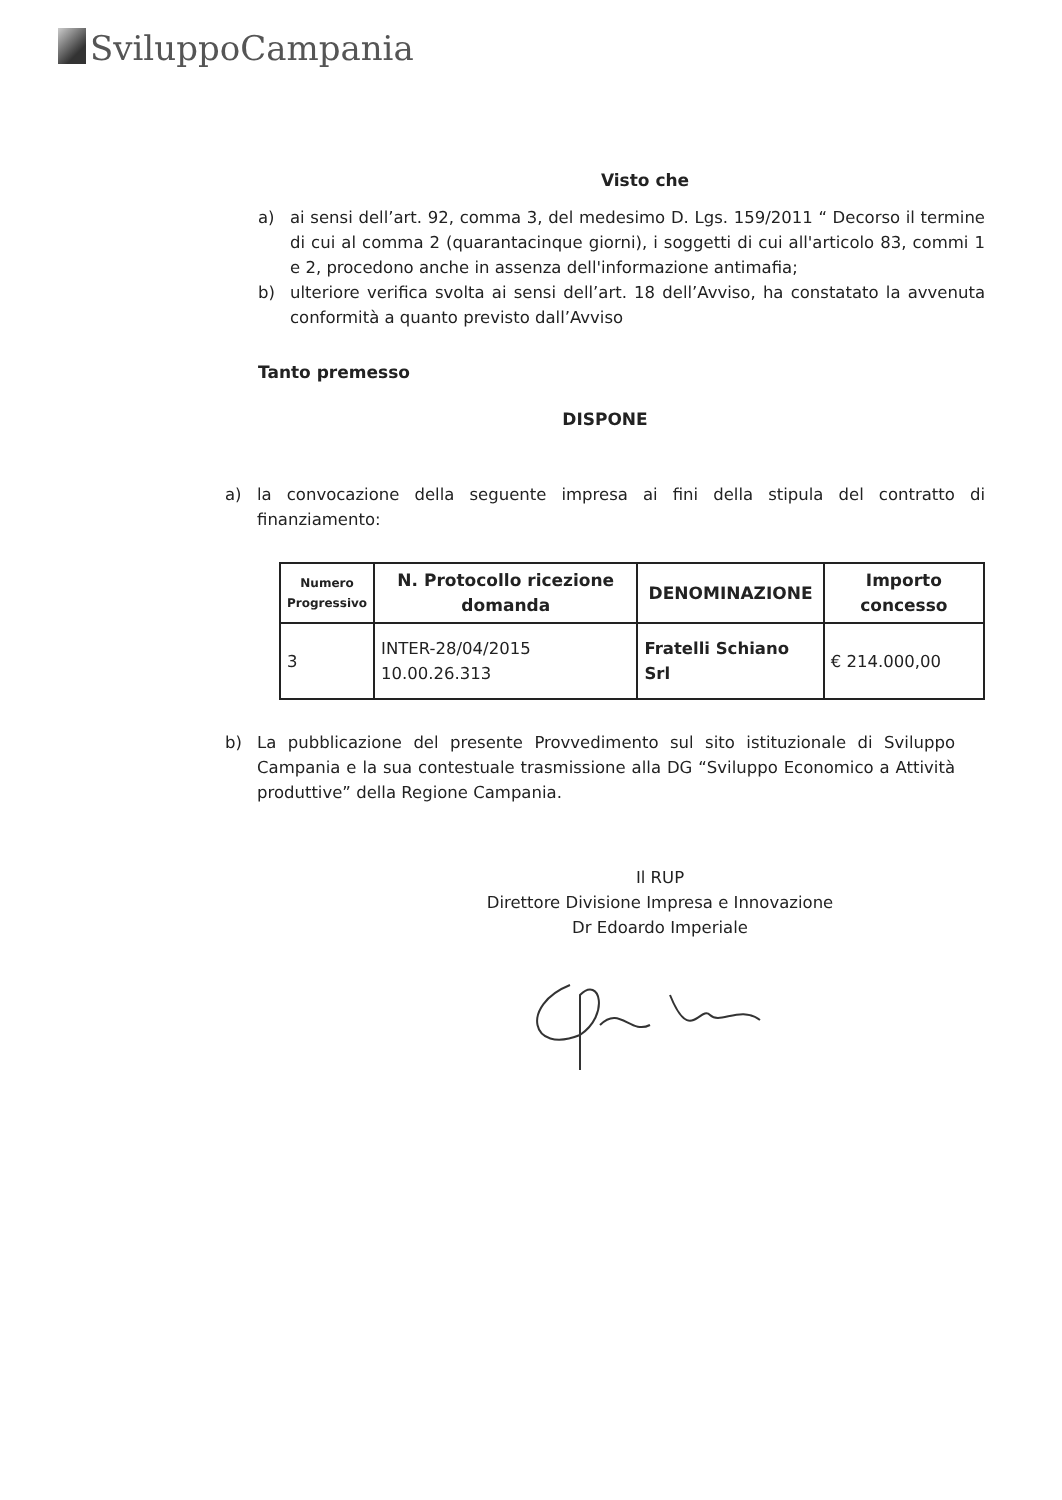SviluppoCampania
Visto che
a) ai sensi dell’art. 92, comma 3, del medesimo D. Lgs. 159/2011 “ Decorso il termine di cui al comma 2 (quarantacinque giorni), i soggetti di cui all'articolo 83, commi 1 e 2, procedono anche in assenza dell'informazione antimafia;
b) ulteriore verifica svolta ai sensi dell’art. 18 dell’Avviso, ha constatato la avvenuta conformità a quanto previsto dall’Avviso
Tanto premesso
DISPONE
a) la convocazione della seguente impresa ai fini della stipula del contratto di finanziamento:
| Numero Progressivo | N. Protocollo ricezione domanda | DENOMINAZIONE | Importo concesso |
| --- | --- | --- | --- |
| 3 | INTER-28/04/2015 10.00.26.313 | Fratelli Schiano Srl | € 214.000,00 |
b) La pubblicazione del presente Provvedimento sul sito istituzionale di Sviluppo Campania e la sua contestuale trasmissione alla DG “Sviluppo Economico a Attività produttive” della Regione Campania.
Il RUP
Direttore Divisione Impresa e Innovazione
Dr Edoardo Imperiale